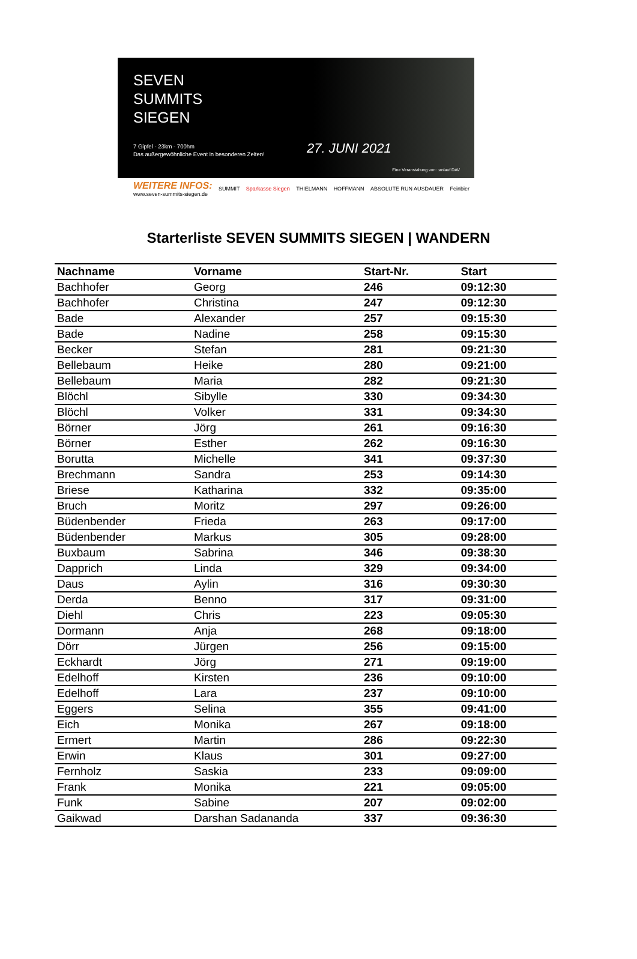SEVEN
SUMMITS
SIEGEN
7 Gipfel - 23km - 700hm
Das außergewöhnliche Event in besonderen Zeiten!
27. JUNI 2021
Eine Veranstaltung von: :anlauf DAV
WEITERE INFOS:
www.seven-summits-siegen.de
SUMMIT Sparkasse Siegen THIELMANN HOFFMANN ABSOLUTE RUN AUSDAUER Feinbier
Starterliste SEVEN SUMMITS SIEGEN | WANDERN
| Nachname | Vorname | Start-Nr. | Start |
| --- | --- | --- | --- |
| Bachhofer | Georg | 246 | 09:12:30 |
| Bachhofer | Christina | 247 | 09:12:30 |
| Bade | Alexander | 257 | 09:15:30 |
| Bade | Nadine | 258 | 09:15:30 |
| Becker | Stefan | 281 | 09:21:30 |
| Bellebaum | Heike | 280 | 09:21:00 |
| Bellebaum | Maria | 282 | 09:21:30 |
| Blöchl | Sibylle | 330 | 09:34:30 |
| Blöchl | Volker | 331 | 09:34:30 |
| Börner | Jörg | 261 | 09:16:30 |
| Börner | Esther | 262 | 09:16:30 |
| Borutta | Michelle | 341 | 09:37:30 |
| Brechmann | Sandra | 253 | 09:14:30 |
| Briese | Katharina | 332 | 09:35:00 |
| Bruch | Moritz | 297 | 09:26:00 |
| Büdenbender | Frieda | 263 | 09:17:00 |
| Büdenbender | Markus | 305 | 09:28:00 |
| Buxbaum | Sabrina | 346 | 09:38:30 |
| Dapprich | Linda | 329 | 09:34:00 |
| Daus | Aylin | 316 | 09:30:30 |
| Derda | Benno | 317 | 09:31:00 |
| Diehl | Chris | 223 | 09:05:30 |
| Dormann | Anja | 268 | 09:18:00 |
| Dörr | Jürgen | 256 | 09:15:00 |
| Eckhardt | Jörg | 271 | 09:19:00 |
| Edelhoff | Kirsten | 236 | 09:10:00 |
| Edelhoff | Lara | 237 | 09:10:00 |
| Eggers | Selina | 355 | 09:41:00 |
| Eich | Monika | 267 | 09:18:00 |
| Ermert | Martin | 286 | 09:22:30 |
| Erwin | Klaus | 301 | 09:27:00 |
| Fernholz | Saskia | 233 | 09:09:00 |
| Frank | Monika | 221 | 09:05:00 |
| Funk | Sabine | 207 | 09:02:00 |
| Gaikwad | Darshan Sadananda | 337 | 09:36:30 |